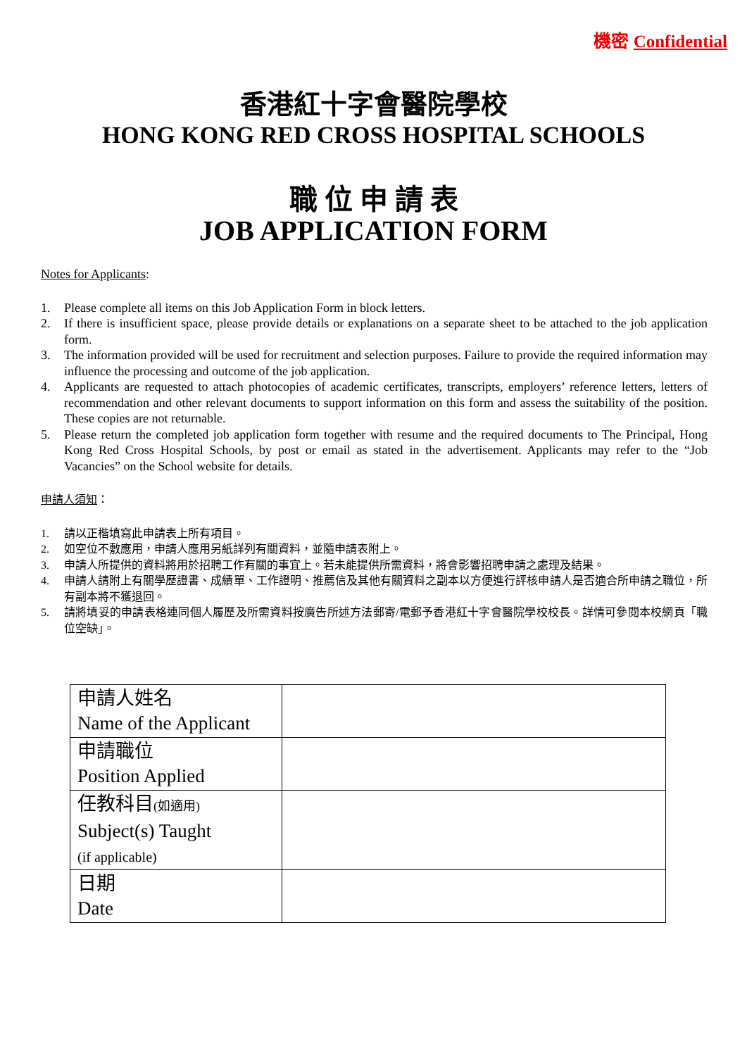機密 Confidential
香港紅十字會醫院學校
HONG KONG RED CROSS HOSPITAL SCHOOLS
職 位 申 請 表
JOB APPLICATION FORM
Notes for Applicants:
1. Please complete all items on this Job Application Form in block letters.
2. If there is insufficient space, please provide details or explanations on a separate sheet to be attached to the job application form.
3. The information provided will be used for recruitment and selection purposes. Failure to provide the required information may influence the processing and outcome of the job application.
4. Applicants are requested to attach photocopies of academic certificates, transcripts, employers’ reference letters, letters of recommendation and other relevant documents to support information on this form and assess the suitability of the position. These copies are not returnable.
5. Please return the completed job application form together with resume and the required documents to The Principal, Hong Kong Red Cross Hospital Schools, by post or email as stated in the advertisement. Applicants may refer to the “Job Vacancies” on the School website for details.
申請人須知：
1. 請以正楷填寫此申請表上所有項目。
2. 如空位不敷應用，申請人應用另紙詳列有關資料，並隨申請表附上。
3. 申請人所提供的資料將用於招聘工作有關的事宜上。若未能提供所需資料，將會影響招聘申請之處理及結果。
4. 申請人請附上有關學歷證書、成績單、工作證明、推薦信及其他有關資料之副本以方便進行評核申請人是否適合所申請之職位，所有副本將不獲退回。
5. 請將填妥的申請表格連同個人履歷及所需資料按廣告所述方法郵寄/電郵予香港紅十字會醫院學校校長。詳情可參閱本校網頁「職位空缺」。
| 申請人姓名 Name of the Applicant | |
| 申請職位 Position Applied | |
| 任教科目 (如適用) Subject(s) Taught (if applicable) | |
| 日期 Date | |